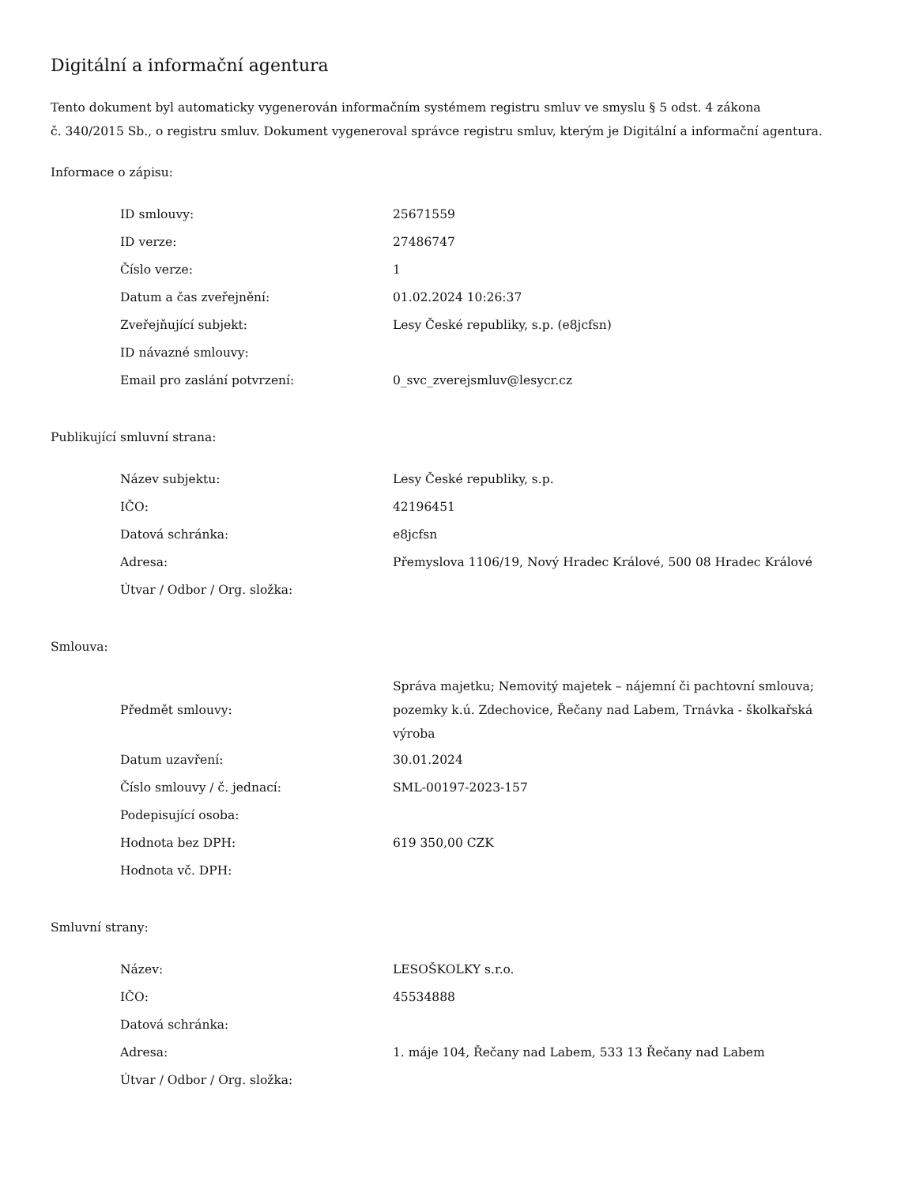Digitální a informační agentura
Tento dokument byl automaticky vygenerován informačním systémem registru smluv ve smyslu § 5 odst. 4 zákona
č. 340/2015 Sb., o registru smluv. Dokument vygeneroval správce registru smluv, kterým je Digitální a informační agentura.
Informace o zápisu:
| ID smlouvy: | 25671559 |
| ID verze: | 27486747 |
| Číslo verze: | 1 |
| Datum a čas zveřejnění: | 01.02.2024 10:26:37 |
| Zveřejňující subjekt: | Lesy České republiky, s.p. (e8jcfsn) |
| ID návazné smlouvy: | |
| Email pro zaslání potvrzení: | 0_svc_zverejsmluv@lesycr.cz |
Publikující smluvní strana:
| Název subjektu: | Lesy České republiky, s.p. |
| IČO: | 42196451 |
| Datová schránka: | e8jcfsn |
| Adresa: | Přemyslova 1106/19, Nový Hradec Králové, 500 08 Hradec Králové |
| Útvar / Odbor / Org. složka: | |
Smlouva:
| Předmět smlouvy: | Správa majetku; Nemovitý majetek – nájemní či pachtovní smlouva; pozemky k.ú. Zdechovice, Řečany nad Labem, Trnávka - školkařská výroba |
| Datum uzavření: | 30.01.2024 |
| Číslo smlouvy / č. jednací: | SML-00197-2023-157 |
| Podepisující osoba: | |
| Hodnota bez DPH: | 619 350,00 CZK |
| Hodnota vč. DPH: | |
Smluvní strany:
| Název: | LESOŠKOLKY s.r.o. |
| IČO: | 45534888 |
| Datová schránka: | |
| Adresa: | 1. máje 104, Řečany nad Labem, 533 13 Řečany nad Labem |
| Útvar / Odbor / Org. složka: | |